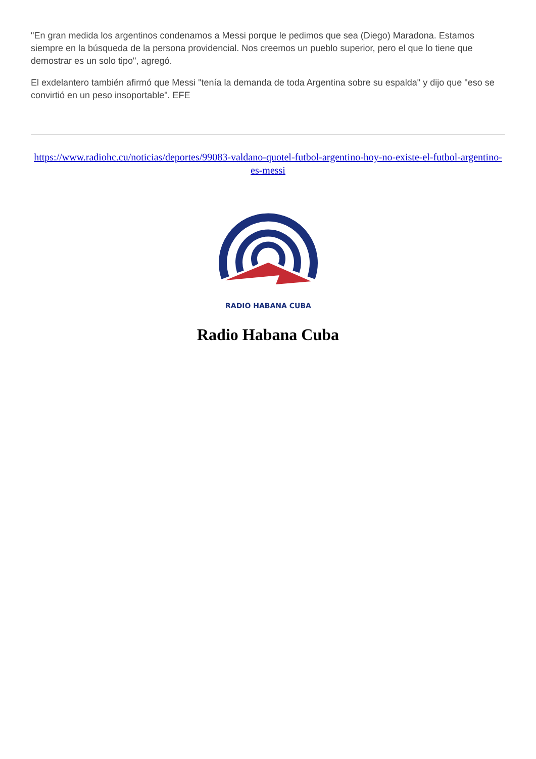"En gran medida los argentinos condenamos a Messi porque le pedimos que sea (Diego) Maradona. Estamos siempre en la búsqueda de la persona providencial. Nos creemos un pueblo superior, pero el que lo tiene que demostrar es un solo tipo", agregó.
El exdelantero también afirmó que Messi "tenía la demanda de toda Argentina sobre su espalda" y dijo que "eso se convirtió en un peso insoportable". EFE
https://www.radiohc.cu/noticias/deportes/99083-valdano-quotel-futbol-argentino-hoy-no-existe-el-futbol-argentino-es-messi
RADIO HABANA CUBA
Radio Habana Cuba